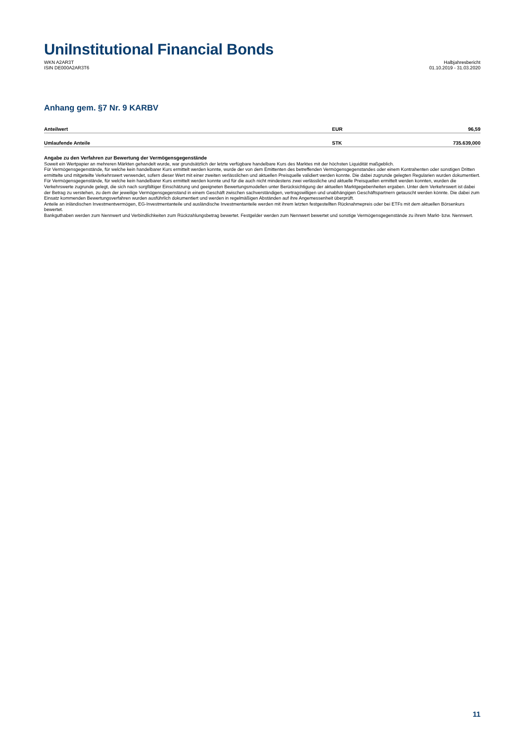Uni Institutional Financial Bonds
WKN A2AR3T
ISIN DE000A2AR3T6
Halbjahresbericht
01.10.2019 - 31.03.2020
Anhang gem. §7 Nr. 9 KARBV
| Anteilwert | EUR | 96,59 |
| Umlaufende Anteile | STK | 735.639,000 |
Angabe zu den Verfahren zur Bewertung der Vermögensgegenstände
Soweit ein Wertpapier an mehreren Märkten gehandelt wurde, war grundsätzlich der letzte verfügbare handelbare Kurs des Marktes mit der höchsten Liquidität maßgeblich.
Für Vermögensgegenstände, für welche kein handelbarer Kurs ermittelt werden konnte, wurde der von dem Emittenten des betreffenden Vermögensgegenstandes oder einem Kontrahenten oder sonstigen Dritten ermittelte und mitgeteilte Verkehrswert verwendet, sofern dieser Wert mit einer zweiten verlässlichen und aktuellen Preisquelle validiert werden konnte. Die dabei zugrunde gelegten Regularien wurden dokumentiert.
Für Vermögensgegenstände, für welche kein handelbarer Kurs ermittelt werden konnte und für die auch nicht mindestens zwei verlässliche und aktuelle Preisquellen ermittelt werden konnten, wurden die Verkehrswerte zugrunde gelegt, die sich nach sorgfältiger Einschätzung und geeigneten Bewertungsmodellen unter Berücksichtigung der aktuellen Marktgegebenheiten ergaben. Unter dem Verkehrswert ist dabei der Betrag zu verstehen, zu dem der jeweilige Vermögensgegenstand in einem Geschäft zwischen sachverständigen, vertragswilligen und unabhängigen Geschäftspartnern getauscht werden könnte. Die dabei zum Einsatz kommenden Bewertungsverfahren wurden ausführlich dokumentiert und werden in regelmäßigen Abständen auf ihre Angemessenheit überprüft.
Anteile an inländischen Investmentvermögen, EG-Investmentanteile und ausländische Investmentanteile werden mit ihrem letzten festgestellten Rücknahmepreis oder bei ETFs mit dem aktuellen Börsenkurs bewertet.
Bankguthaben werden zum Nennwert und Verbindlichkeiten zum Rückzahlungsbetrag bewertet. Festgelder werden zum Nennwert bewertet und sonstige Vermögensgegenstände zu ihrem Markt- bzw. Nennwert.
11